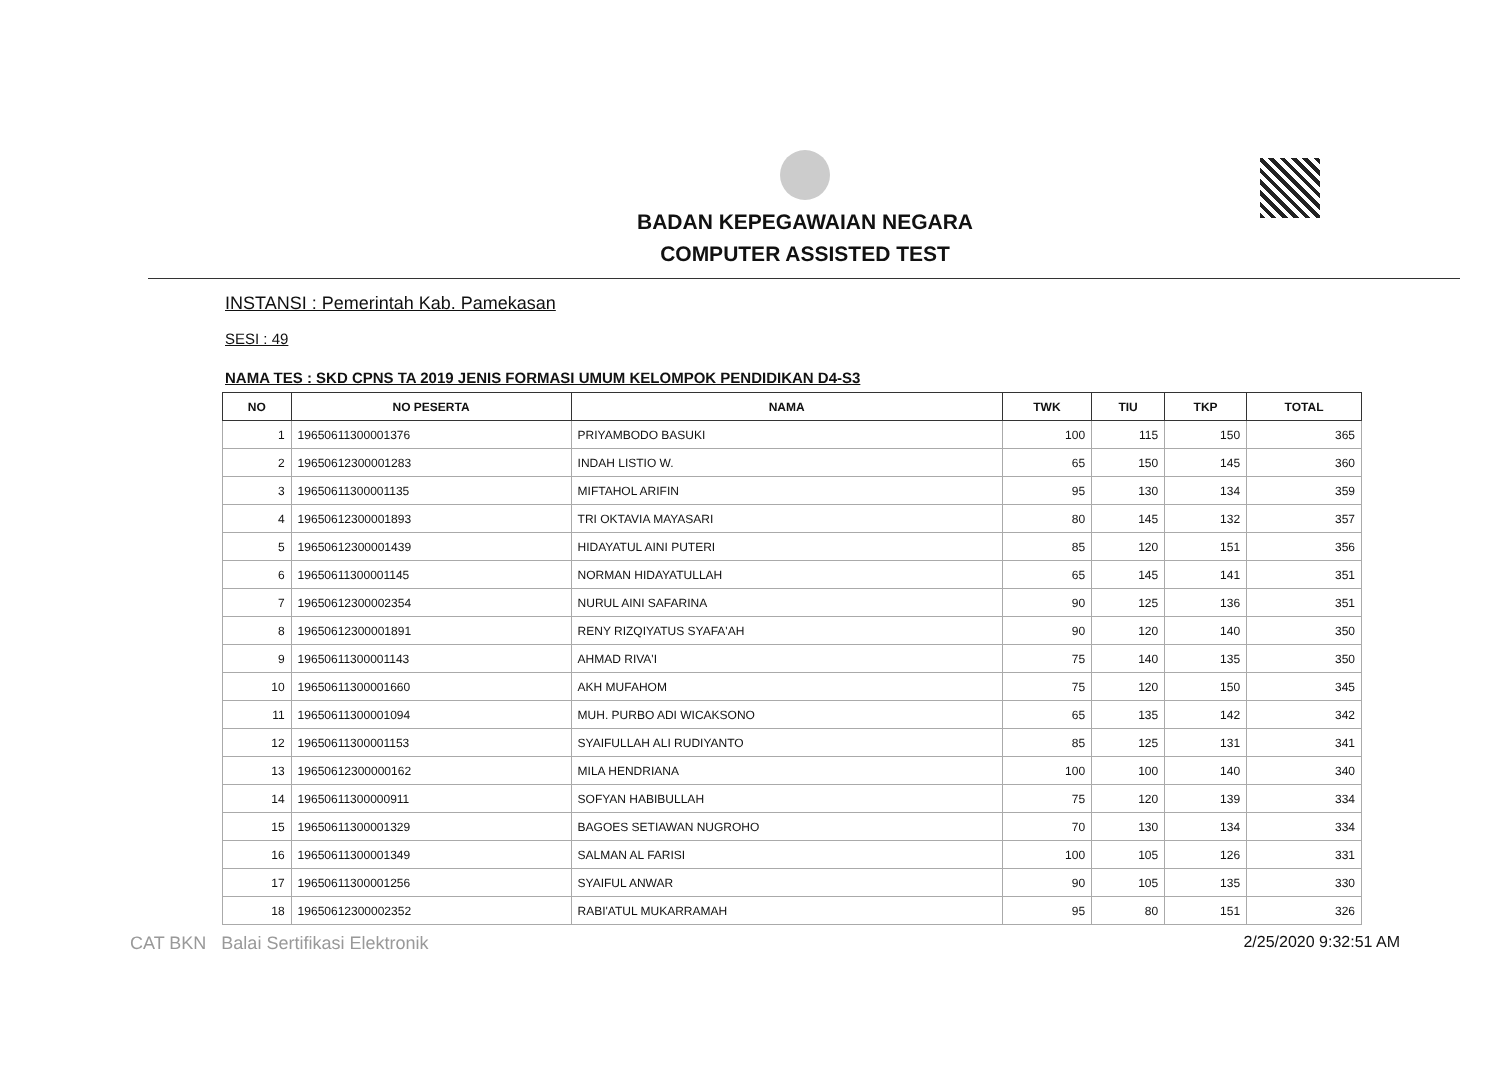BADAN KEPEGAWAIAN NEGARA
COMPUTER ASSISTED TEST
INSTANSI : Pemerintah Kab. Pamekasan
SESI : 49
NAMA TES : SKD CPNS TA 2019 JENIS FORMASI UMUM KELOMPOK PENDIDIKAN D4-S3
| NO | NO PESERTA | NAMA | TWK | TIU | TKP | TOTAL |
| --- | --- | --- | --- | --- | --- | --- |
| 1 | 19650611300001376 | PRIYAMBODO BASUKI | 100 | 115 | 150 | 365 |
| 2 | 19650612300001283 | INDAH LISTIO W. | 65 | 150 | 145 | 360 |
| 3 | 19650611300001135 | MIFTAHOL ARIFIN | 95 | 130 | 134 | 359 |
| 4 | 19650612300001893 | TRI OKTAVIA MAYASARI | 80 | 145 | 132 | 357 |
| 5 | 19650612300001439 | HIDAYATUL AINI PUTERI | 85 | 120 | 151 | 356 |
| 6 | 19650611300001145 | NORMAN HIDAYATULLAH | 65 | 145 | 141 | 351 |
| 7 | 19650612300002354 | NURUL AINI SAFARINA | 90 | 125 | 136 | 351 |
| 8 | 19650612300001891 | RENY RIZQIYATUS SYAFA'AH | 90 | 120 | 140 | 350 |
| 9 | 19650611300001143 | AHMAD RIVA'I | 75 | 140 | 135 | 350 |
| 10 | 19650611300001660 | AKH MUFAHOM | 75 | 120 | 150 | 345 |
| 11 | 19650611300001094 | MUH. PURBO ADI WICAKSONO | 65 | 135 | 142 | 342 |
| 12 | 19650611300001153 | SYAIFULLAH ALI RUDIYANTO | 85 | 125 | 131 | 341 |
| 13 | 19650612300000162 | MILA HENDRIANA | 100 | 100 | 140 | 340 |
| 14 | 19650611300000911 | SOFYAN HABIBULLAH | 75 | 120 | 139 | 334 |
| 15 | 19650611300001329 | BAGOES SETIAWAN NUGROHO | 70 | 130 | 134 | 334 |
| 16 | 19650611300001349 | SALMAN AL FARISI | 100 | 105 | 126 | 331 |
| 17 | 19650611300001256 | SYAIFUL ANWAR | 90 | 105 | 135 | 330 |
| 18 | 19650612300002352 | RABI'ATUL MUKARRAMAH | 95 | 80 | 151 | 326 |
CAT BKN Balai Sertifikasi Elektronik
2/25/2020 9:32:51 AM